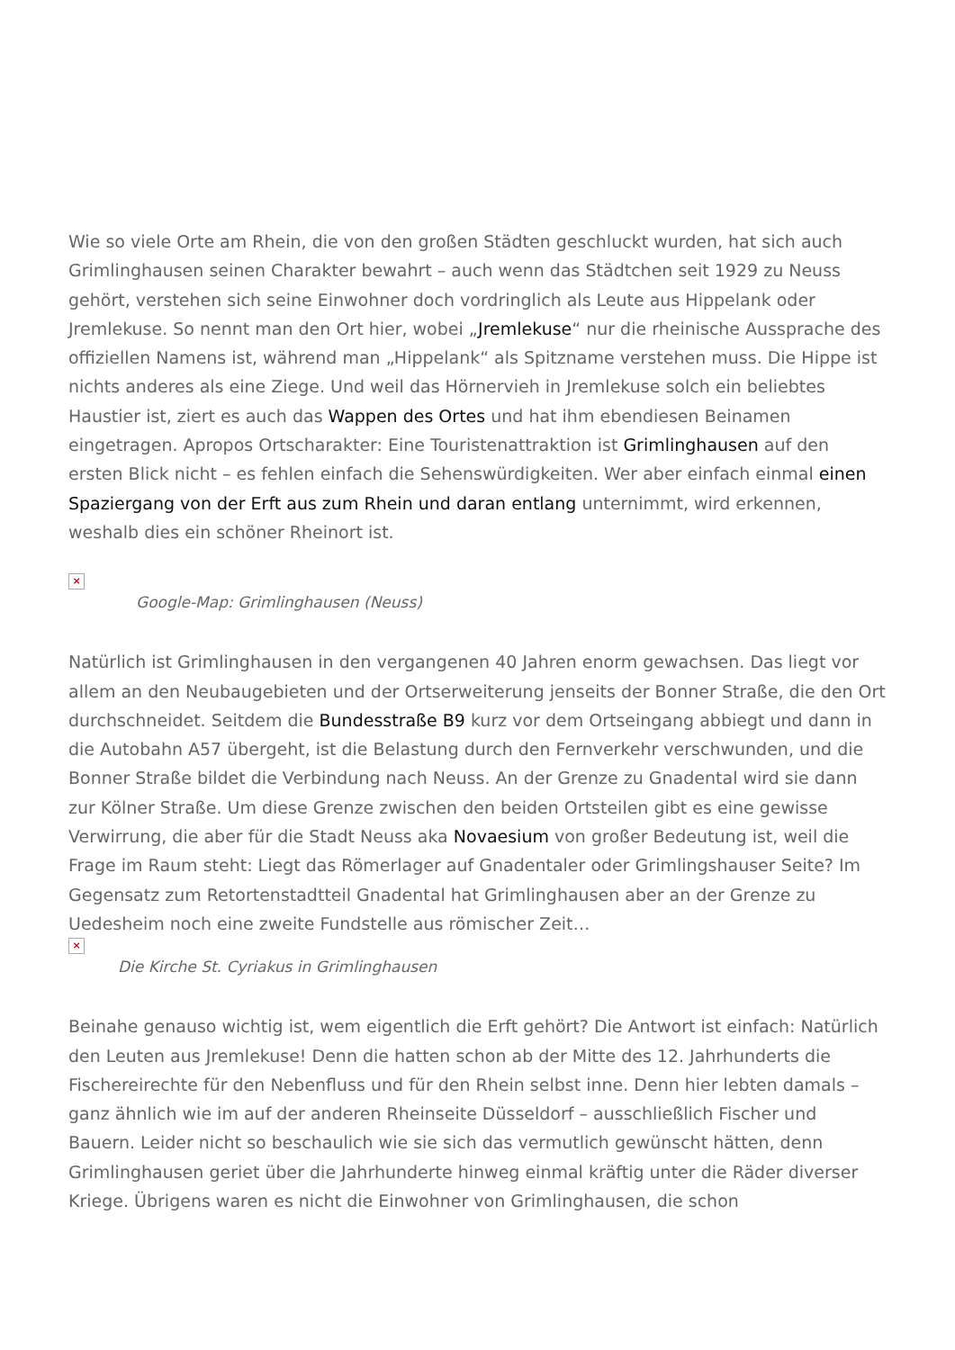Wie so viele Orte am Rhein, die von den großen Städten geschluckt wurden, hat sich auch Grimlinghausen seinen Charakter bewahrt – auch wenn das Städtchen seit 1929 zu Neuss gehört, verstehen sich seine Einwohner doch vordringlich als Leute aus Hippelank oder Jremlekuse. So nennt man den Ort hier, wobei „Jremlekuse“ nur die rheinische Aussprache des offiziellen Namens ist, während man „Hippelank“ als Spitzname verstehen muss. Die Hippe ist nichts anderes als eine Ziege. Und weil das Hörnervieh in Jremlekuse solch ein beliebtes Haustier ist, ziert es auch das Wappen des Ortes und hat ihm ebendiesen Beinamen eingetragen. Apropos Ortscharakter: Eine Touristenattraktion ist Grimlinghausen auf den ersten Blick nicht – es fehlen einfach die Sehenswürdigkeiten. Wer aber einfach einmal einen Spaziergang von der Erft aus zum Rhein und daran entlang unternimmt, wird erkennen, weshalb dies ein schöner Rheinort ist.
×
Google-Map: Grimlinghausen (Neuss)
Natürlich ist Grimlinghausen in den vergangenen 40 Jahren enorm gewachsen. Das liegt vor allem an den Neubaugebieten und der Ortserweiterung jenseits der Bonner Straße, die den Ort durchschneidet. Seitdem die Bundesstraße B9 kurz vor dem Ortseingang abbiegt und dann in die Autobahn A57 übergeht, ist die Belastung durch den Fernverkehr verschwunden, und die Bonner Straße bildet die Verbindung nach Neuss. An der Grenze zu Gnadental wird sie dann zur Kölner Straße. Um diese Grenze zwischen den beiden Ortsteilen gibt es eine gewisse Verwirrung, die aber für die Stadt Neuss aka Novaesium von großer Bedeutung ist, weil die Frage im Raum steht: Liegt das Römerlager auf Gnadentaler oder Grimlingshauser Seite? Im Gegensatz zum Retortenstadtteil Gnadental hat Grimlinghausen aber an der Grenze zu Uedesheim noch eine zweite Fundstelle aus römischer Zeit…
×
Die Kirche St. Cyriakus in Grimlinghausen
Beinahe genauso wichtig ist, wem eigentlich die Erft gehört? Die Antwort ist einfach: Natürlich den Leuten aus Jremlekuse! Denn die hatten schon ab der Mitte des 12. Jahrhunderts die Fischereirechte für den Nebenfluss und für den Rhein selbst inne. Denn hier lebten damals – ganz ähnlich wie im auf der anderen Rheinseite Düsseldorf – ausschließlich Fischer und Bauern. Leider nicht so beschaulich wie sie sich das vermutlich gewünscht hätten, denn Grimlinghausen geriet über die Jahrhunderte hinweg einmal kräftig unter die Räder diverser Kriege. Übrigens waren es nicht die Einwohner von Grimlinghausen, die schon